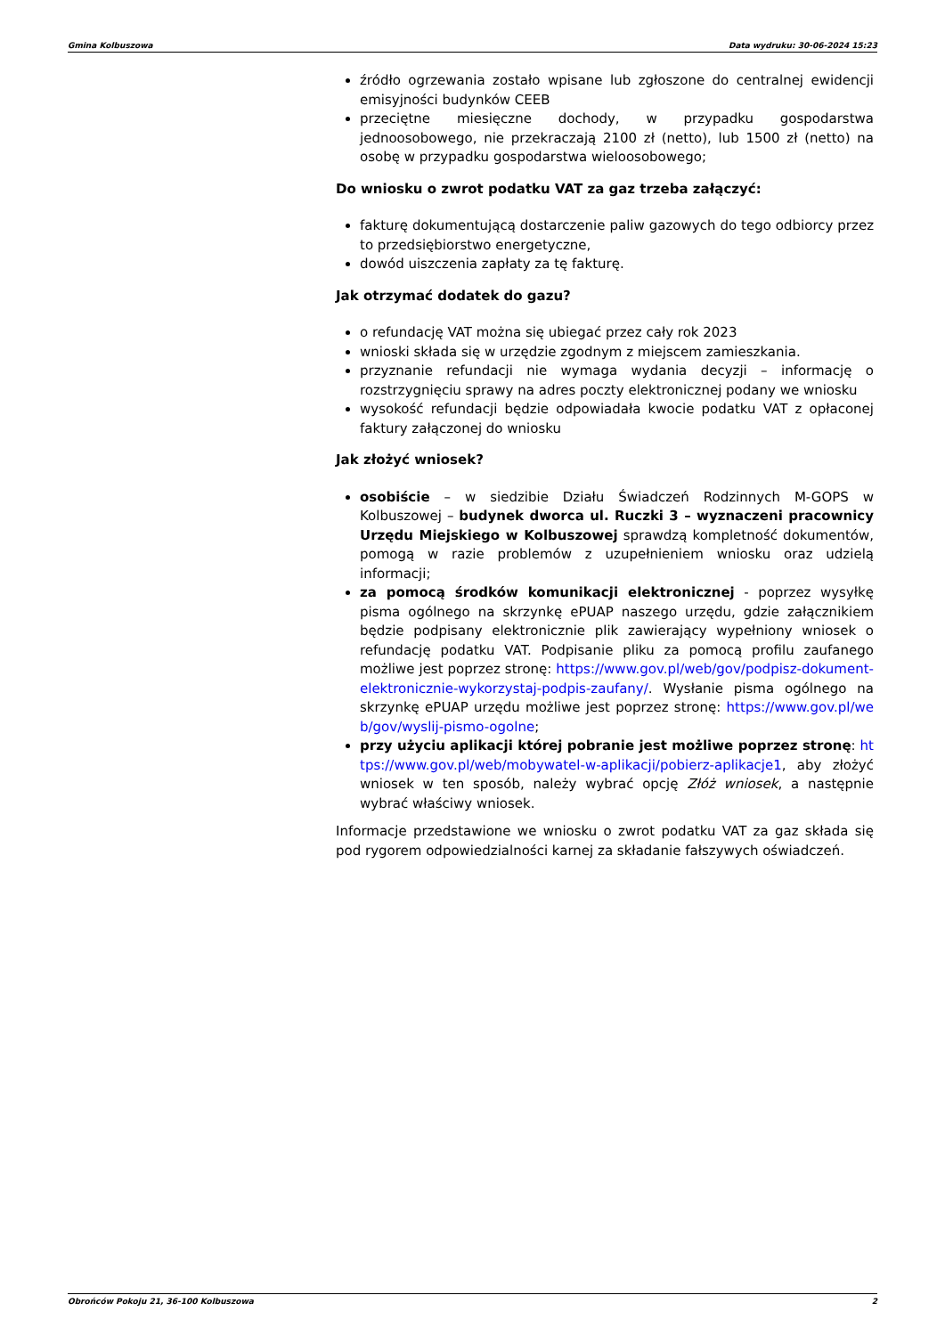Gmina Kolbuszowa Data wydruku: 30-06-2024 15:23
źródło ogrzewania zostało wpisane lub zgłoszone do centralnej ewidencji emisyjności budynków CEEB
przeciętne miesięczne dochody, w przypadku gospodarstwa jednoosobowego, nie przekraczają 2100 zł (netto), lub 1500 zł (netto) na osobę w przypadku gospodarstwa wieloosobowego;
Do wniosku o zwrot podatku VAT za gaz trzeba załączyć:
fakturę dokumentującą dostarczenie paliw gazowych do tego odbiorcy przez to przedsiębiorstwo energetyczne,
dowód uiszczenia zapłaty za tę fakturę.
Jak otrzymać dodatek do gazu?
o refundację VAT można się ubiegać przez cały rok 2023
wnioski składa się w urzędzie zgodnym z miejscem zamieszkania.
przyznanie refundacji nie wymaga wydania decyzji – informację o rozstrzygnięciu sprawy na adres poczty elektronicznej podany we wniosku
wysokość refundacji będzie odpowiadała kwocie podatku VAT z opłaconej faktury załączonej do wniosku
Jak złożyć wniosek?
osobiście – w siedzibie Działu Świadczeń Rodzinnych M-GOPS w Kolbuszowej – budynek dworca ul. Ruczki 3 – wyznaczeni pracownicy Urzędu Miejskiego w Kolbuszowej sprawdzą kompletność dokumentów, pomogą w razie problemów z uzupełnieniem wniosku oraz udzielą informacji;
za pomocą środków komunikacji elektronicznej - poprzez wysyłkę pisma ogólnego na skrzynkę ePUAP naszego urzędu, gdzie załącznikiem będzie podpisany elektronicznie plik zawierający wypełniony wniosek o refundację podatku VAT. Podpisanie pliku za pomocą profilu zaufanego możliwe jest poprzez stronę: https://www.gov.pl/web/gov/podpisz-dokument-elektronicznie-wykorzystaj-podpis-zaufany/. Wysłanie pisma ogólnego na skrzynkę ePUAP urzędu możliwe jest poprzez stronę: https://www.gov.pl/web/gov/wyslij-pismo-ogolne;
przy użyciu aplikacji której pobranie jest możliwe poprzez stronę: https://www.gov.pl/web/mobywatel-w-aplikacji/pobierz-aplikacje1, aby złożyć wniosek w ten sposób, należy wybrać opcję Złóż wniosek, a następnie wybrać właściwy wniosek.
Informacje przedstawione we wniosku o zwrot podatku VAT za gaz składa się pod rygorem odpowiedzialności karnej za składanie fałszywych oświadczeń.
Obrońców Pokoju 21, 36-100 Kolbuszowa 2